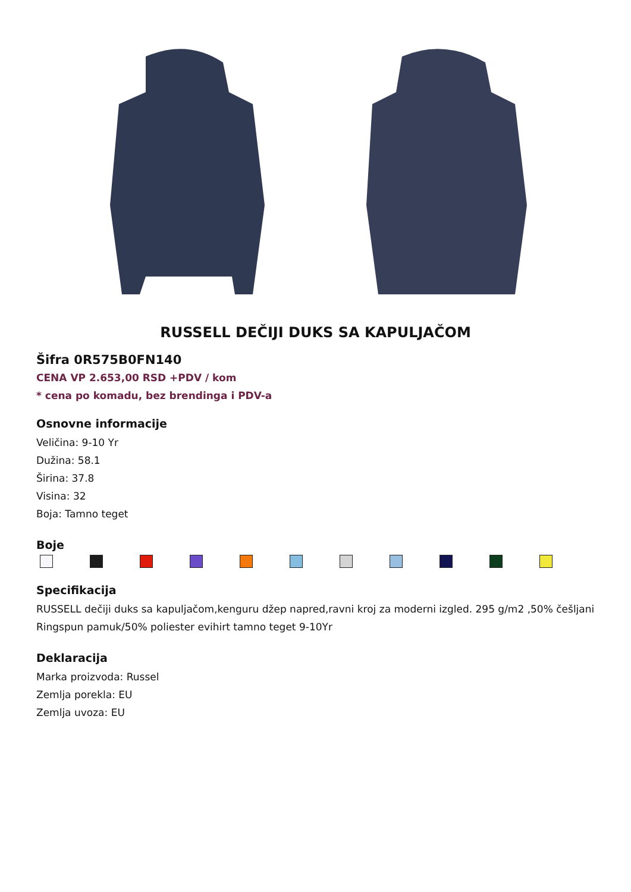RUSSELL DEČIJI DUKS SA KAPULJAČOM
Šifra 0R575B0FN140
CENA VP 2.653,00 RSD +PDV / kom
* cena po komadu, bez brendinga i PDV-a
Osnovne informacije
Veličina: 9-10 Yr
Dužina: 58.1
Širina: 37.8
Visina: 32
Boja: Tamno teget
Boje
Specifikacija
RUSSELL dečiji duks sa kapuljačom,kenguru džep napred,ravni kroj za moderni izgled. 295 g/m2 ,50% češljani Ringspun pamuk/50% poliester evihirt tamno teget 9-10Yr
Deklaracija
Marka proizvoda: Russel
Zemlja porekla: EU
Zemlja uvoza: EU